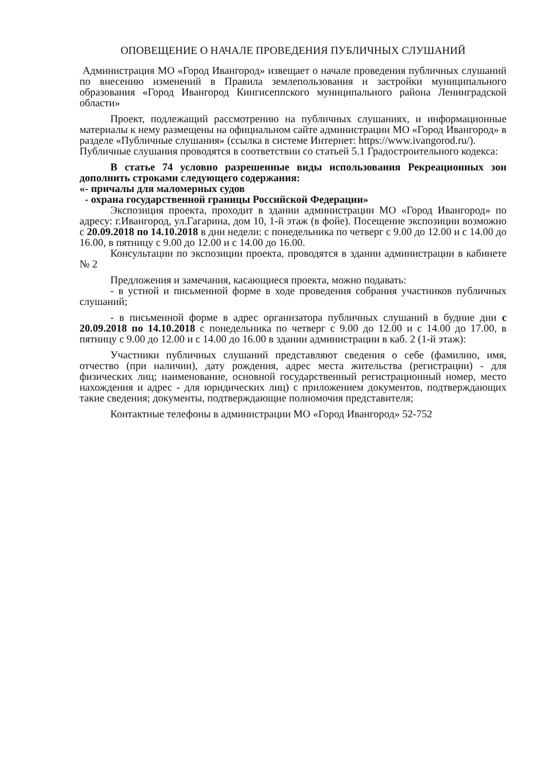ОПОВЕЩЕНИЕ О НАЧАЛЕ ПРОВЕДЕНИЯ ПУБЛИЧНЫХ СЛУШАНИЙ
Администрация МО «Город Ивангород» извещает о начале проведения публичных слушаний по внесению изменений в Правила землепользования и застройки муниципального образования «Город Ивангород Кингисеппского муниципального района Ленинградской области»
Проект, подлежащий рассмотрению на публичных слушаниях, и информационные материалы к нему размещены на официальном сайте администрации МО «Город Ивангород» в разделе «Публичные слушания» (ссылка в системе Интернет: https://www.ivangorod.ru/).
Публичные слушания проводятся в соответствии со статьей 5.1 Градостроительного кодекса:
В статье 74 условно разрешенные виды использования Рекреационных зон дополнить строками следующего содержания:
«- причалы для маломерных судов
- охрана государственной границы Российской Федерации»
Экспозиция проекта, проходит в здании администрации МО «Город Ивангород» по адресу: г.Ивангород, ул.Гагарина, дом 10, 1-й этаж (в фойе). Посещение экспозиции возможно с 20.09.2018 по 14.10.2018 в дни недели: с понедельника по четверг с 9.00 до 12.00 и с 14.00 до 16.00, в пятницу с 9.00 до 12.00 и с 14.00 до 16.00.
Консультации по экспозиции проекта, проводятся в здании администрации в кабинете № 2
Предложения и замечания, касающиеся проекта, можно подавать:
- в устной и письменной форме в ходе проведения собрания участников публичных слушаний;
- в письменной форме в адрес организатора публичных слушаний в будние дни с 20.09.2018 по 14.10.2018 с понедельника по четверг с 9.00 до 12.00 и с 14.00 до 17.00, в пятницу с 9.00 до 12.00 и с 14.00 до 16.00 в здании администрации в каб. 2 (1-й этаж):
Участники публичных слушаний представляют сведения о себе (фамилию, имя, отчество (при наличии), дату рождения, адрес места жительства (регистрации) - для физических лиц; наименование, основной государственный регистрационный номер, место нахождения и адрес - для юридических лиц) с приложением документов, подтверждающих такие сведения; документы, подтверждающие полномочия представителя;
Контактные телефоны в администрации МО «Город Ивангород» 52-752